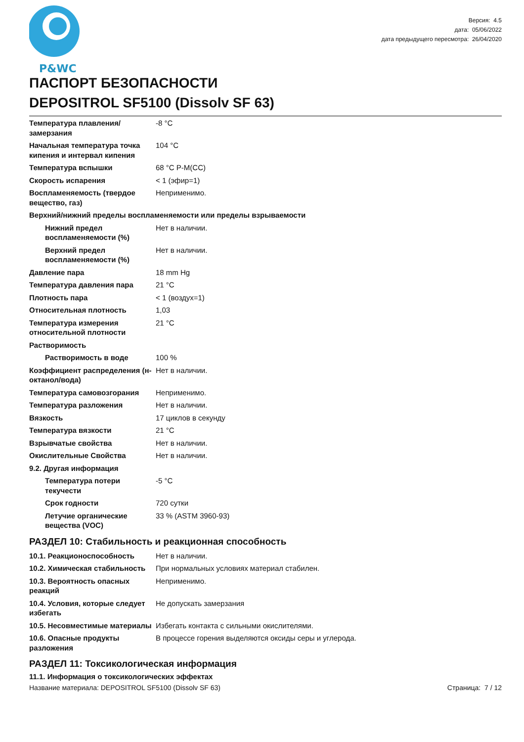P&WC
Версия: 4.5
дата: 05/06/2022
дата предыдущего пересмотра: 26/04/2020
ПАСПОРТ БЕЗОПАСНОСТИ
DEPOSITROL SF5100 (Dissolv SF 63)
| Температура плавления/замерзания | -8 °C |
| Начальная температура точка кипения и интервал кипения | 104 °C |
| Температура вспышки | 68 °C P-M(CC) |
| Скорость испарения | < 1 (эфир=1) |
| Воспламеняемость (твердое вещество, газ) | Неприменимо. |
| Верхний/нижний пределы воспламеняемости или пределы взрываемости | |
| Нижний предел воспламеняемости (%) | Нет в наличии. |
| Верхний предел воспламеняемости (%) | Нет в наличии. |
| Давление пара | 18 mm Hg |
| Температура давления пара | 21 °C |
| Плотность пара | < 1 (воздух=1) |
| Относительная плотность | 1,03 |
| Температура измерения относительной плотности | 21 °C |
| Растворимость | |
| Растворимость в воде | 100 % |
| Коэффициент распределения (н-октанол/вода) | Нет в наличии. |
| Температура самовозгорания | Неприменимо. |
| Температура разложения | Нет в наличии. |
| Вязкость | 17 циклов в секунду |
| Температура вязкости | 21 °C |
| Взрывчатые свойства | Нет в наличии. |
| Окислительные Свойства | Нет в наличии. |
| 9.2. Другая информация | |
| Температура потери текучести | -5 °C |
| Срок годности | 720 сутки |
| Летучие органические вещества (VOC) | 33 % (ASTM 3960-93) |
РАЗДЕЛ 10: Стабильность и реакционная способность
| 10.1. Реакционоспособность | Нет в наличии. |
| 10.2. Химическая стабильность | При нормальных условиях материал стабилен. |
| 10.3. Вероятность опасных реакций | Неприменимо. |
| 10.4. Условия, которые следует избегать | Не допускать замерзания |
| 10.5. Несовместимые материалы | Избегать контакта с сильными окислителями. |
| 10.6. Опасные продукты разложения | В процессе горения выделяются оксиды серы и углерода. |
РАЗДЕЛ 11: Токсикологическая информация
11.1. Информация о токсикологических эффектах
Название материала: DEPOSITROL SF5100 (Dissolv SF 63) Страница: 7 / 12